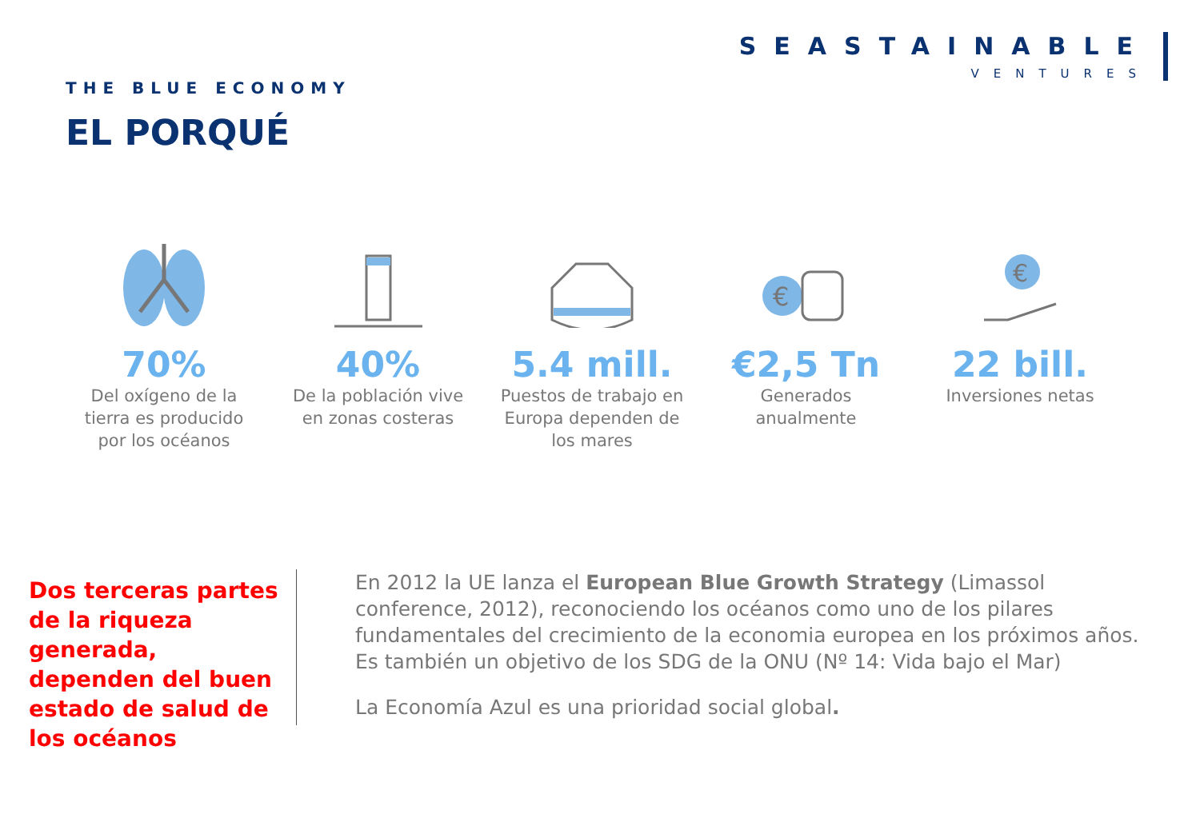SEASTAINABLE
VENTURES
THE BLUE ECONOMY
EL PORQUÉ
70%
Del oxígeno de la tierra es producido por los océanos
40%
De la población vive en zonas costeras
5.4 mill.
Puestos de trabajo en Europa dependen de los mares
€
€2,5 Tn
Generados anualmente
€
22 bill.
Inversiones netas
Dos terceras partes de la riqueza generada, dependen del buen estado de salud de los océanos
En 2012 la UE lanza el European Blue Growth Strategy (Limassol conference, 2012), reconociendo los océanos como uno de los pilares fundamentales del crecimiento de la economia europea en los próximos años. Es también un objetivo de los SDG de la ONU (Nº 14: Vida bajo el Mar)
La Economía Azul es una prioridad social global.